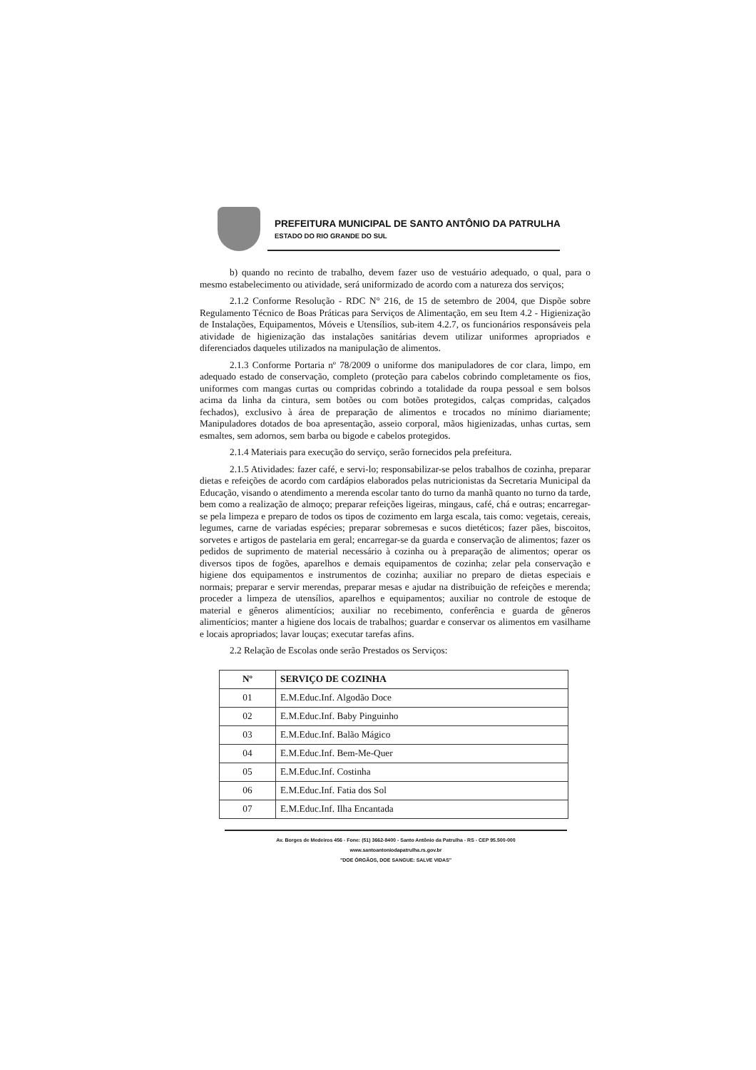PREFEITURA MUNICIPAL DE SANTO ANTÔNIO DA PATRULHA
ESTADO DO RIO GRANDE DO SUL
b) quando no recinto de trabalho, devem fazer uso de vestuário adequado, o qual, para o mesmo estabelecimento ou atividade, será uniformizado de acordo com a natureza dos serviços;
2.1.2 Conforme Resolução - RDC N° 216, de 15 de setembro de 2004, que Dispõe sobre Regulamento Técnico de Boas Práticas para Serviços de Alimentação, em seu Item 4.2 - Higienização de Instalações, Equipamentos, Móveis e Utensílios, sub-item 4.2.7, os funcionários responsáveis pela atividade de higienização das instalações sanitárias devem utilizar uniformes apropriados e diferenciados daqueles utilizados na manipulação de alimentos.
2.1.3 Conforme Portaria nº 78/2009 o uniforme dos manipuladores de cor clara, limpo, em adequado estado de conservação, completo (proteção para cabelos cobrindo completamente os fios, uniformes com mangas curtas ou compridas cobrindo a totalidade da roupa pessoal e sem bolsos acima da linha da cintura, sem botões ou com botões protegidos, calças compridas, calçados fechados), exclusivo à área de preparação de alimentos e trocados no mínimo diariamente; Manipuladores dotados de boa apresentação, asseio corporal, mãos higienizadas, unhas curtas, sem esmaltes, sem adornos, sem barba ou bigode e cabelos protegidos.
2.1.4 Materiais para execução do serviço, serão fornecidos pela prefeitura.
2.1.5 Atividades: fazer café, e servi-lo; responsabilizar-se pelos trabalhos de cozinha, preparar dietas e refeições de acordo com cardápios elaborados pelas nutricionistas da Secretaria Municipal da Educação, visando o atendimento a merenda escolar tanto do turno da manhã quanto no turno da tarde, bem como a realização de almoço; preparar refeições ligeiras, mingaus, café, chá e outras; encarregar-se pela limpeza e preparo de todos os tipos de cozimento em larga escala, tais como: vegetais, cereais, legumes, carne de variadas espécies; preparar sobremesas e sucos dietéticos; fazer pães, biscoitos, sorvetes e artigos de pastelaria em geral; encarregar-se da guarda e conservação de alimentos; fazer os pedidos de suprimento de material necessário à cozinha ou à preparação de alimentos; operar os diversos tipos de fogões, aparelhos e demais equipamentos de cozinha; zelar pela conservação e higiene dos equipamentos e instrumentos de cozinha; auxiliar no preparo de dietas especiais e normais; preparar e servir merendas, preparar mesas e ajudar na distribuição de refeições e merenda; proceder a limpeza de utensílios, aparelhos e equipamentos; auxiliar no controle de estoque de material e gêneros alimentícios; auxiliar no recebimento, conferência e guarda de gêneros alimentícios; manter a higiene dos locais de trabalhos; guardar e conservar os alimentos em vasilhame e locais apropriados; lavar louças; executar tarefas afins.
2.2 Relação de Escolas onde serão Prestados os Serviços:
| Nº | SERVIÇO DE COZINHA |
| --- | --- |
| 01 | E.M.Educ.Inf. Algodão Doce |
| 02 | E.M.Educ.Inf. Baby Pinguinho |
| 03 | E.M.Educ.Inf. Balão Mágico |
| 04 | E.M.Educ.Inf. Bem-Me-Quer |
| 05 | E.M.Educ.Inf. Costinha |
| 06 | E.M.Educ.Inf. Fatia dos Sol |
| 07 | E.M.Educ.Inf. Ilha Encantada |
Av. Borges de Medeiros 456 - Fone: (51) 3662-8400 - Santo Antônio da Patrulha - RS - CEP 95.500-000
www.santoantoniodapatrulha.rs.gov.br
"DOE ÓRGÃOS, DOE SANGUE: SALVE VIDAS"